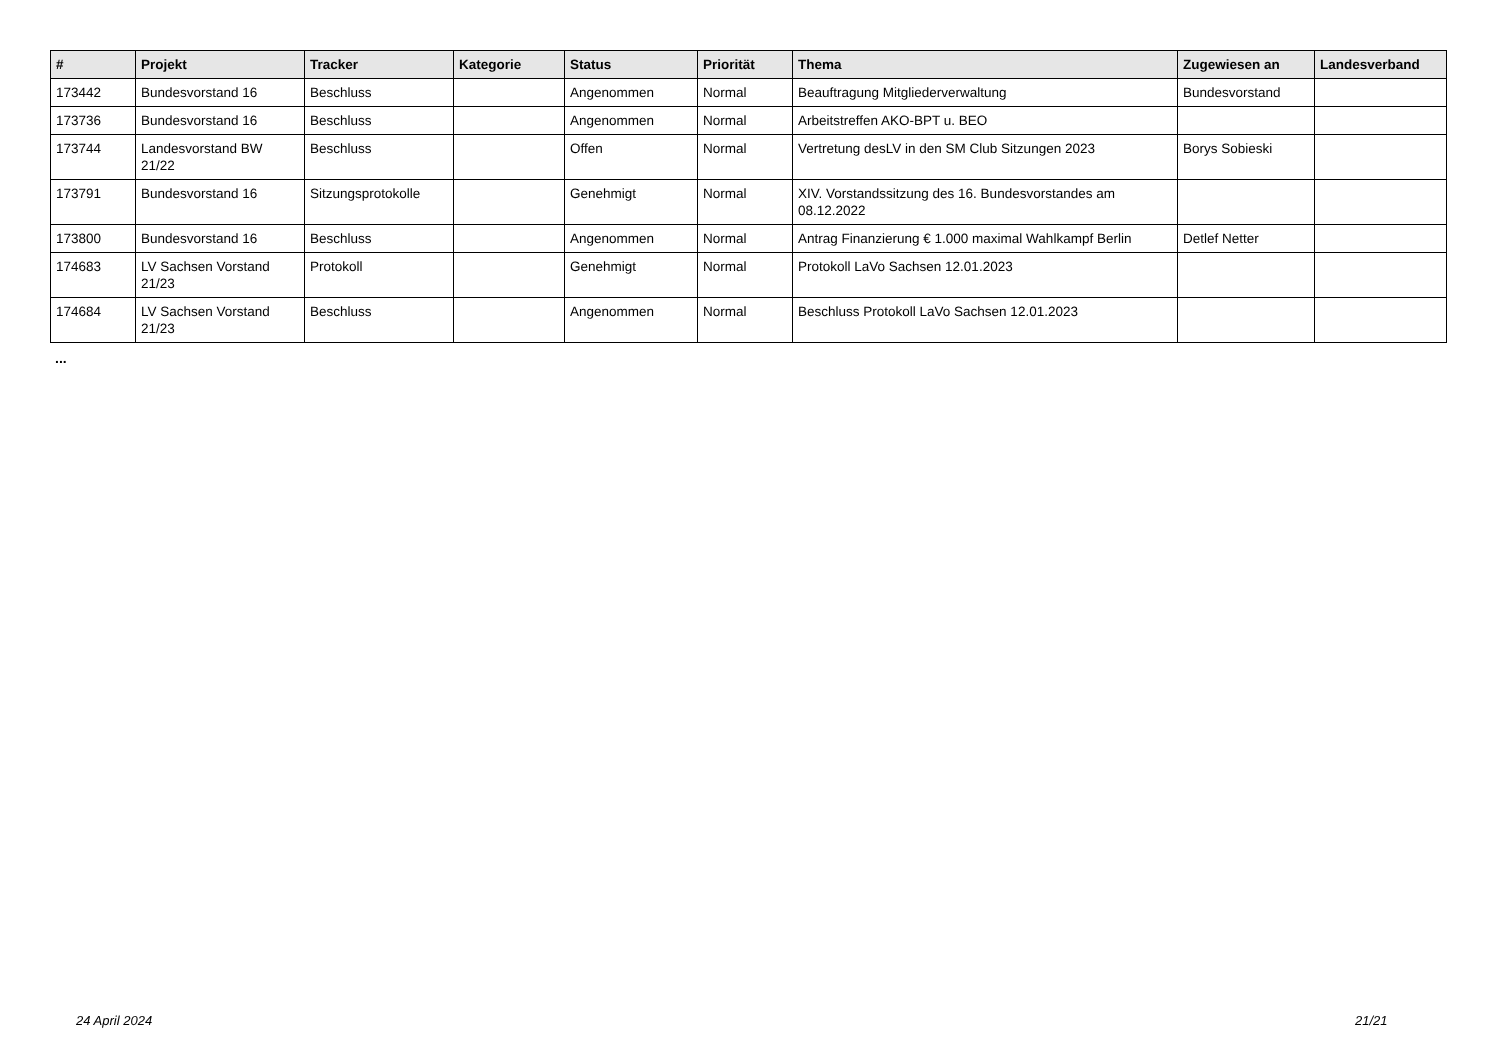| # | Projekt | Tracker | Kategorie | Status | Priorität | Thema | Zugewiesen an | Landesverband |
| --- | --- | --- | --- | --- | --- | --- | --- | --- |
| 173442 | Bundesvorstand 16 | Beschluss | | Angenommen | Normal | Beauftragung Mitgliederverwaltung | Bundesvorstand | |
| 173736 | Bundesvorstand 16 | Beschluss | | Angenommen | Normal | Arbeitstreffen AKO-BPT u. BEO | | |
| 173744 | Landesvorstand BW 21/22 | Beschluss | | Offen | Normal | Vertretung desLV in den SM Club Sitzungen 2023 | Borys Sobieski | |
| 173791 | Bundesvorstand 16 | Sitzungsprotokolle | | Genehmigt | Normal | XIV. Vorstandssitzung des 16. Bundesvorstandes am 08.12.2022 | | |
| 173800 | Bundesvorstand 16 | Beschluss | | Angenommen | Normal | Antrag Finanzierung € 1.000 maximal Wahlkampf Berlin | Detlef Netter | |
| 174683 | LV Sachsen Vorstand 21/23 | Protokoll | | Genehmigt | Normal | Protokoll LaVo Sachsen 12.01.2023 | | |
| 174684 | LV Sachsen Vorstand 21/23 | Beschluss | | Angenommen | Normal | Beschluss Protokoll LaVo Sachsen 12.01.2023 | | |
...
24 April 2024 21/21